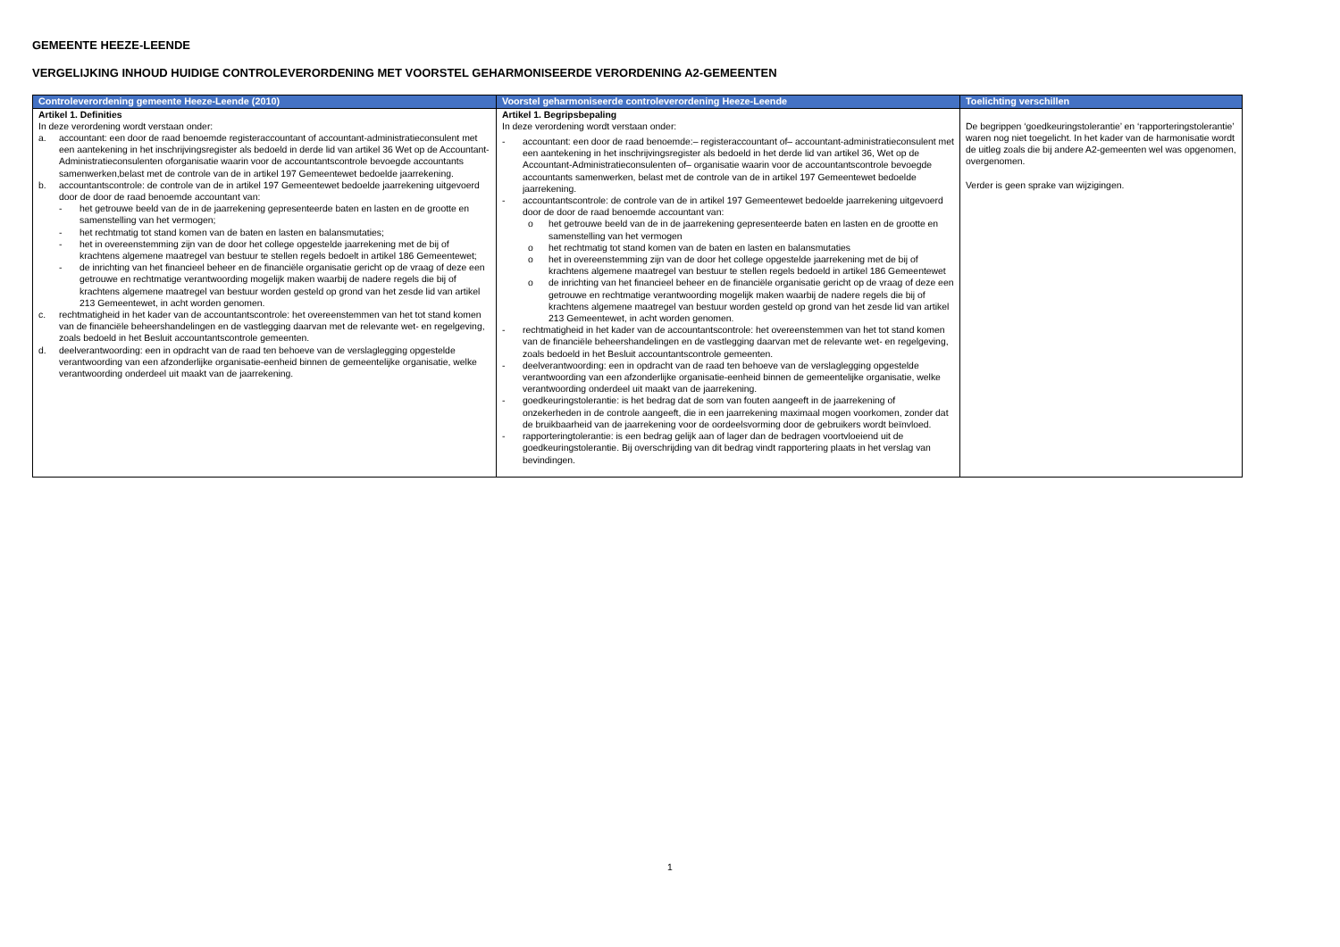GEMEENTE HEEZE-LEENDE
VERGELIJKING INHOUD HUIDIGE CONTROLEVERORDENING MET VOORSTEL GEHARMONISEERDE VERORDENING A2-GEMEENTEN
| Controleverordening gemeente Heeze-Leende (2010) | Voorstel geharmoniseerde controleverordening Heeze-Leende | Toelichting verschillen |
| --- | --- | --- |
| Artikel 1. Definities In deze verordening wordt verstaan onder: a. accountant: een door de raad benoemde registeraccountant of accountant-administratieconsulent met een aantekening in het inschrijvingsregister als bedoeld in derde lid van artikel 36 Wet op de Accountant-Administratieconsulenten oforganisatie waarin voor de accountantscontrole bevoegde accountants samenwerken,belast met de controle van de in artikel 197 Gemeentewet bedoelde jaarrekening. b. accountantscontrole: de controle van de in artikel 197 Gemeentewet bedoelde jaarrekening uitgevoerd door de door de raad benoemde accountant van: - het getrouwe beeld van de in de jaarrekening gepresenteerde baten en lasten en de grootte en samenstelling van het vermogen; - het rechtmatig tot stand komen van de baten en lasten en balansmutaties; - het in overeenstemming zijn van de door het college opgestelde jaarrekening met de bij of krachtens algemene maatregel van bestuur te stellen regels bedoelt in artikel 186 Gemeentewet; - de inrichting van het financieel beheer en de financiële organisatie gericht op de vraag of deze een getrouwe en rechtmatige verantwoording mogelijk maken waarbij de nadere regels die bij of krachtens algemene maatregel van bestuur worden gesteld op grond van het zesde lid van artikel 213 Gemeentewet, in acht worden genomen. c. rechtmatigheid in het kader van de accountantscontrole: het overeenstemmen van het tot stand komen van de financiële beheershandelingen en de vastlegging daarvan met de relevante wet- en regelgeving, zoals bedoeld in het Besluit accountantscontrole gemeenten. d. deelverantwoording: een in opdracht van de raad ten behoeve van de verslaglegging opgestelde verantwoording van een afzonderlijke organisatie-eenheid binnen de gemeentelijke organisatie, welke verantwoording onderdeel uit maakt van de jaarrekening. | Artikel 1. Begripsbepaling In deze verordening wordt verstaan onder: - accountant: een door de raad benoemde:– registeraccountant of– accountant-administratieconsulent met een aantekening in het inschrijvingsregister als bedoeld in het derde lid van artikel 36, Wet op de Accountant-Administratieconsulenten of– organisatie waarin voor de accountantscontrole bevoegde accountants samenwerken, belast met de controle van de in artikel 197 Gemeentewet bedoelde jaarrekening. - accountantscontrole: de controle van de in artikel 197 Gemeentewet bedoelde jaarrekening uitgevoerd door de door de raad benoemde accountant van: o het getrouwe beeld van de in de jaarrekening gepresenteerde baten en lasten en de grootte en samenstelling van het vermogen o het rechtmatig tot stand komen van de baten en lasten en balansmutaties o het in overeenstemming zijn van de door het college opgestelde jaarrekening met de bij of krachtens algemene maatregel van bestuur te stellen regels bedoeld in artikel 186 Gemeentewet o de inrichting van het financieel beheer en de financiële organisatie gericht op de vraag of deze een getrouwe en rechtmatige verantwoording mogelijk maken waarbij de nadere regels die bij of krachtens algemene maatregel van bestuur worden gesteld op grond van het zesde lid van artikel 213 Gemeentewet, in acht worden genomen. - rechtmatigheid in het kader van de accountantscontrole: het overeenstemmen van het tot stand komen van de financiële beheershandelingen en de vastlegging daarvan met de relevante wet- en regelgeving, zoals bedoeld in het Besluit accountantscontrole gemeenten. - deelverantwoording: een in opdracht van de raad ten behoeve van de verslaglegging opgestelde verantwoording van een afzonderlijke organisatie-eenheid binnen de gemeentelijke organisatie, welke verantwoording onderdeel uit maakt van de jaarrekening. - goedkeuringstolerantie: is het bedrag dat de som van fouten aangeeft in de jaarrekening of onzekerheden in de controle aangeeft, die in een jaarrekening maximaal mogen voorkomen, zonder dat de bruikbaarheid van de jaarrekening voor de oordeelsvorming door de gebruikers wordt beïnvloed. - rapporteringtolerantie: is een bedrag gelijk aan of lager dan de bedragen voortvloeiend uit de goedkeuringstolerantie. Bij overschrijding van dit bedrag vindt rapportering plaats in het verslag van bevindingen. | De begrippen ‘goedkeuringstolerantie’ en ‘rapporteringstolerantie’ waren nog niet toegelicht. In het kader van de harmonisatie wordt de uitleg zoals die bij andere A2-gemeenten wel was opgenomen, overgenomen. Verder is geen sprake van wijzigingen. |
1